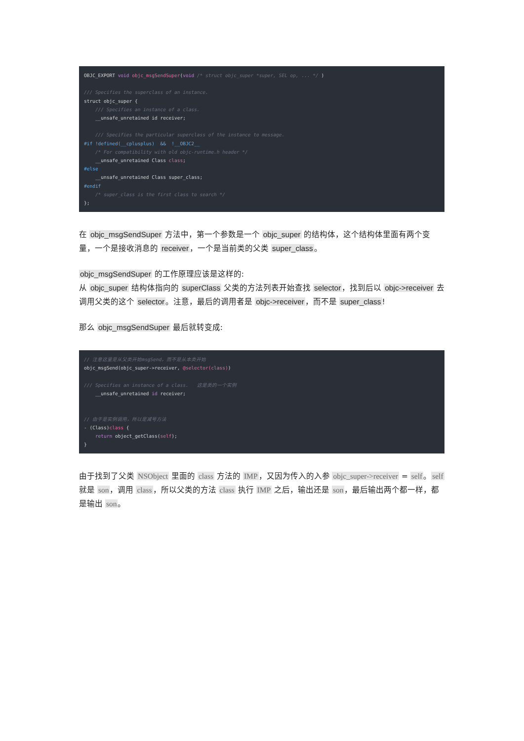OBJC_EXPORT void objc_msgSendSuper(void /* struct objc_super *super, SEL op, ... */ )

/// Specifies the superclass of an instance.
struct objc_super {
    /// Specifies an instance of a class.
    __unsafe_unretained id receiver;

    /// Specifies the particular superclass of the instance to message.
#if !defined(__cplusplus)  &&  !__OBJC2__
    /* For compatibility with old objc-runtime.h header */
    __unsafe_unretained Class class;
#else
    __unsafe_unretained Class super_class;
#endif
    /* super_class is the first class to search */
};
在 objc_msgSendSuper 方法中，第一个参数是一个 objc_super 的结构体，这个结构体里面有两个变量，一个是接收消息的 receiver，一个是当前类的父类 super_class。
objc_msgSendSuper 的工作原理应该是这样的:
从 objc_super 结构体指向的 superClass 父类的方法列表开始查找 selector，找到后以 objc->receiver 去调用父类的这个 selector。注意，最后的调用者是 objc->receiver，而不是 super_class!
那么 objc_msgSendSuper 最后就转变成:
// 注意这里是从父类开始msgSend，而不是从本类开始
objc_msgSend(objc_super->receiver, @selector(class))

/// Specifies an instance of a class.   这是类的一个实例
    __unsafe_unretained id receiver;


// 由于是实例调用，所以是减号方法
- (Class)class {
    return object_getClass(self);
}
由于找到了父类 NSObject 里面的 class 方法的 IMP，又因为传入的入参 objc_super->receiver = self。self 就是 son，调用 class，所以父类的方法 class 执行 IMP 之后，输出还是 son，最后输出两个都一样，都是输出 son。